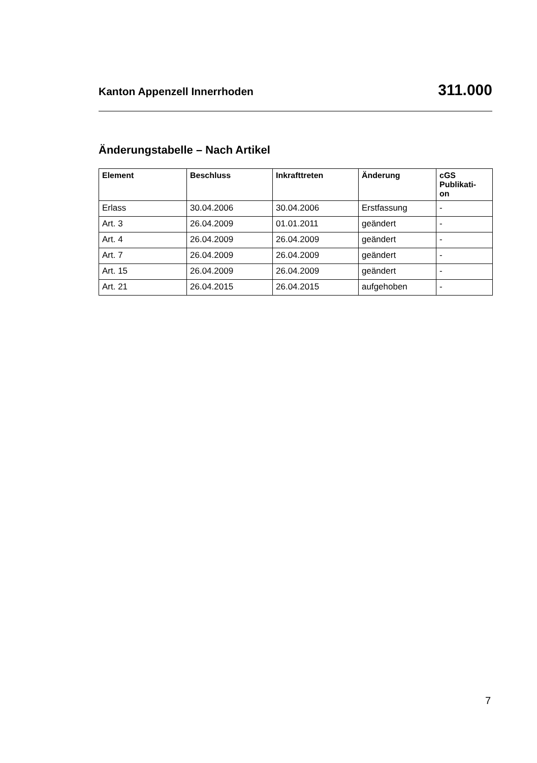Kanton Appenzell Innerrhoden 311.000
Änderungstabelle – Nach Artikel
| Element | Beschluss | Inkrafttreten | Änderung | cGS Publikati- on |
| --- | --- | --- | --- | --- |
| Erlass | 30.04.2006 | 30.04.2006 | Erstfassung | - |
| Art. 3 | 26.04.2009 | 01.01.2011 | geändert | - |
| Art. 4 | 26.04.2009 | 26.04.2009 | geändert | - |
| Art. 7 | 26.04.2009 | 26.04.2009 | geändert | - |
| Art. 15 | 26.04.2009 | 26.04.2009 | geändert | - |
| Art. 21 | 26.04.2015 | 26.04.2015 | aufgehoben | - |
7